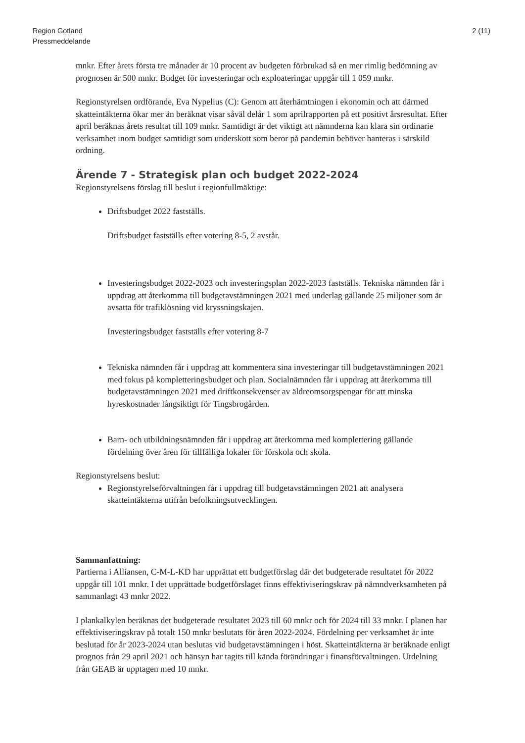Region Gotland
Pressmeddelande
2 (11)
mnkr. Efter årets första tre månader är 10 procent av budgeten förbrukad så en mer rimlig bedömning av prognosen är 500 mnkr. Budget för investeringar och exploateringar uppgår till 1 059 mnkr.
Regionstyrelsen ordförande, Eva Nypelius (C): Genom att återhämtningen i ekonomin och att därmed skatteintäkterna ökar mer än beräknat visar såväl delår 1 som aprilrapporten på ett positivt årsresultat. Efter april beräknas årets resultat till 109 mnkr. Samtidigt är det viktigt att nämnderna kan klara sin ordinarie verksamhet inom budget samtidigt som underskott som beror på pandemin behöver hanteras i särskild ordning.
Ärende 7 - Strategisk plan och budget 2022-2024
Regionstyrelsens förslag till beslut i regionfullmäktige:
Driftsbudget 2022 fastställs.
Driftsbudget fastställs efter votering 8-5, 2 avstår.
Investeringsbudget 2022-2023 och investeringsplan 2022-2023 fastställs. Tekniska nämnden får i uppdrag att återkomma till budgetavstämningen 2021 med underlag gällande 25 miljoner som är avsatta för trafiklösning vid kryssningskajen.
Investeringsbudget fastställs efter votering 8-7
Tekniska nämnden får i uppdrag att kommentera sina investeringar till budgetavstämningen 2021 med fokus på kompletteringsbudget och plan. Socialnämnden får i uppdrag att återkomma till budgetavstämningen 2021 med driftkonsekvenser av äldreomsorgspengar för att minska hyreskostnader långsiktigt för Tingsbrogården.
Barn- och utbildningsnämnden får i uppdrag att återkomma med komplettering gällande fördelning över åren för tillfälliga lokaler för förskola och skola.
Regionstyrelsens beslut:
Regionstyrelseförvaltningen får i uppdrag till budgetavstämningen 2021 att analysera skatteintäkterna utifrån befolkningsutvecklingen.
Sammanfattning:
Partierna i Alliansen, C-M-L-KD har upprättat ett budgetförslag där det budgeterade resultatet för 2022 uppgår till 101 mnkr. I det upprättade budgetförslaget finns effektiviseringskrav på nämndverksamheten på sammanlagt 43 mnkr 2022.
I plankalkylen beräknas det budgeterade resultatet 2023 till 60 mnkr och för 2024 till 33 mnkr. I planen har effektiviseringskrav på totalt 150 mnkr beslutats för åren 2022-2024. Fördelning per verksamhet är inte beslutad för år 2023-2024 utan beslutas vid budgetavstämningen i höst. Skatteintäkterna är beräknade enligt prognos från 29 april 2021 och hänsyn har tagits till kända förändringar i finansförvaltningen. Utdelning från GEAB är upptagen med 10 mnkr.